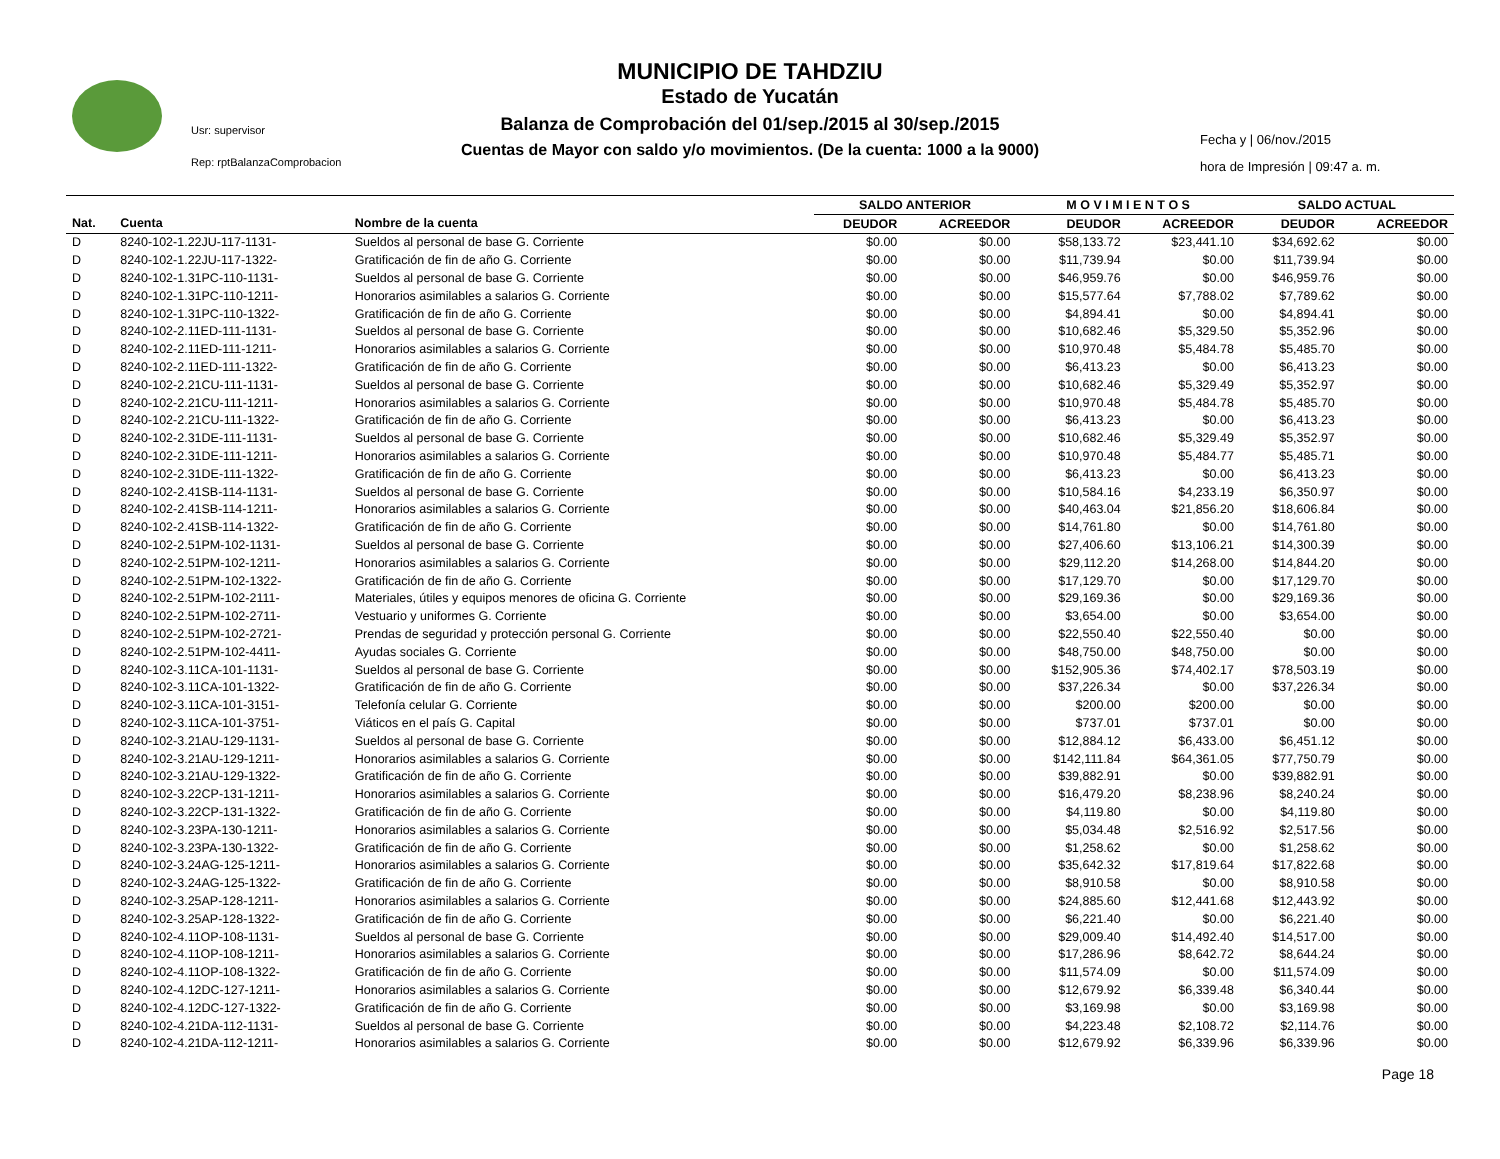Usr: supervisor
Rep: rptBalanzaComprobacion
MUNICIPIO DE TAHDZIU
Estado de Yucatán
Balanza de Comprobación del 01/sep./2015 al 30/sep./2015
Cuentas de Mayor con saldo y/o movimientos. (De la cuenta: 1000 a la 9000)
Fecha y | 06/nov./2015
hora de Impresión | 09:47 a. m.
| | | | SALDO ANTERIOR | | M O V I M I E N T O S | | SALDO ACTUAL | |
| --- | --- | --- | --- | --- | --- | --- | --- | --- |
| Nat. | Cuenta | Nombre de la cuenta | DEUDOR | ACREEDOR | DEUDOR | ACREEDOR | DEUDOR | ACREEDOR |
| D | 8240-102-1.22JU-117-1131- | Sueldos al personal de base G. Corriente | $0.00 | $0.00 | $58,133.72 | $23,441.10 | $34,692.62 | $0.00 |
| D | 8240-102-1.22JU-117-1322- | Gratificación de fin de año G. Corriente | $0.00 | $0.00 | $11,739.94 | $0.00 | $11,739.94 | $0.00 |
| D | 8240-102-1.31PC-110-1131- | Sueldos al personal de base G. Corriente | $0.00 | $0.00 | $46,959.76 | $0.00 | $46,959.76 | $0.00 |
| D | 8240-102-1.31PC-110-1211- | Honorarios asimilables a salarios G. Corriente | $0.00 | $0.00 | $15,577.64 | $7,788.02 | $7,789.62 | $0.00 |
| D | 8240-102-1.31PC-110-1322- | Gratificación de fin de año G. Corriente | $0.00 | $0.00 | $4,894.41 | $0.00 | $4,894.41 | $0.00 |
| D | 8240-102-2.11ED-111-1131- | Sueldos al personal de base G. Corriente | $0.00 | $0.00 | $10,682.46 | $5,329.50 | $5,352.96 | $0.00 |
| D | 8240-102-2.11ED-111-1211- | Honorarios asimilables a salarios G. Corriente | $0.00 | $0.00 | $10,970.48 | $5,484.78 | $5,485.70 | $0.00 |
| D | 8240-102-2.11ED-111-1322- | Gratificación de fin de año G. Corriente | $0.00 | $0.00 | $6,413.23 | $0.00 | $6,413.23 | $0.00 |
| D | 8240-102-2.21CU-111-1131- | Sueldos al personal de base G. Corriente | $0.00 | $0.00 | $10,682.46 | $5,329.49 | $5,352.97 | $0.00 |
| D | 8240-102-2.21CU-111-1211- | Honorarios asimilables a salarios G. Corriente | $0.00 | $0.00 | $10,970.48 | $5,484.78 | $5,485.70 | $0.00 |
| D | 8240-102-2.21CU-111-1322- | Gratificación de fin de año G. Corriente | $0.00 | $0.00 | $6,413.23 | $0.00 | $6,413.23 | $0.00 |
| D | 8240-102-2.31DE-111-1131- | Sueldos al personal de base G. Corriente | $0.00 | $0.00 | $10,682.46 | $5,329.49 | $5,352.97 | $0.00 |
| D | 8240-102-2.31DE-111-1211- | Honorarios asimilables a salarios G. Corriente | $0.00 | $0.00 | $10,970.48 | $5,484.77 | $5,485.71 | $0.00 |
| D | 8240-102-2.31DE-111-1322- | Gratificación de fin de año G. Corriente | $0.00 | $0.00 | $6,413.23 | $0.00 | $6,413.23 | $0.00 |
| D | 8240-102-2.41SB-114-1131- | Sueldos al personal de base G. Corriente | $0.00 | $0.00 | $10,584.16 | $4,233.19 | $6,350.97 | $0.00 |
| D | 8240-102-2.41SB-114-1211- | Honorarios asimilables a salarios G. Corriente | $0.00 | $0.00 | $40,463.04 | $21,856.20 | $18,606.84 | $0.00 |
| D | 8240-102-2.41SB-114-1322- | Gratificación de fin de año G. Corriente | $0.00 | $0.00 | $14,761.80 | $0.00 | $14,761.80 | $0.00 |
| D | 8240-102-2.51PM-102-1131- | Sueldos al personal de base G. Corriente | $0.00 | $0.00 | $27,406.60 | $13,106.21 | $14,300.39 | $0.00 |
| D | 8240-102-2.51PM-102-1211- | Honorarios asimilables a salarios G. Corriente | $0.00 | $0.00 | $29,112.20 | $14,268.00 | $14,844.20 | $0.00 |
| D | 8240-102-2.51PM-102-1322- | Gratificación de fin de año G. Corriente | $0.00 | $0.00 | $17,129.70 | $0.00 | $17,129.70 | $0.00 |
| D | 8240-102-2.51PM-102-2111- | Materiales, útiles y equipos menores de oficina G. Corriente | $0.00 | $0.00 | $29,169.36 | $0.00 | $29,169.36 | $0.00 |
| D | 8240-102-2.51PM-102-2711- | Vestuario y uniformes G. Corriente | $0.00 | $0.00 | $3,654.00 | $0.00 | $3,654.00 | $0.00 |
| D | 8240-102-2.51PM-102-2721- | Prendas de seguridad y protección personal G. Corriente | $0.00 | $0.00 | $22,550.40 | $22,550.40 | $0.00 | $0.00 |
| D | 8240-102-2.51PM-102-4411- | Ayudas sociales G. Corriente | $0.00 | $0.00 | $48,750.00 | $48,750.00 | $0.00 | $0.00 |
| D | 8240-102-3.11CA-101-1131- | Sueldos al personal de base G. Corriente | $0.00 | $0.00 | $152,905.36 | $74,402.17 | $78,503.19 | $0.00 |
| D | 8240-102-3.11CA-101-1322- | Gratificación de fin de año G. Corriente | $0.00 | $0.00 | $37,226.34 | $0.00 | $37,226.34 | $0.00 |
| D | 8240-102-3.11CA-101-3151- | Telefonía celular G. Corriente | $0.00 | $0.00 | $200.00 | $200.00 | $0.00 | $0.00 |
| D | 8240-102-3.11CA-101-3751- | Viáticos en el país G. Capital | $0.00 | $0.00 | $737.01 | $737.01 | $0.00 | $0.00 |
| D | 8240-102-3.21AU-129-1131- | Sueldos al personal de base G. Corriente | $0.00 | $0.00 | $12,884.12 | $6,433.00 | $6,451.12 | $0.00 |
| D | 8240-102-3.21AU-129-1211- | Honorarios asimilables a salarios G. Corriente | $0.00 | $0.00 | $142,111.84 | $64,361.05 | $77,750.79 | $0.00 |
| D | 8240-102-3.21AU-129-1322- | Gratificación de fin de año G. Corriente | $0.00 | $0.00 | $39,882.91 | $0.00 | $39,882.91 | $0.00 |
| D | 8240-102-3.22CP-131-1211- | Honorarios asimilables a salarios G. Corriente | $0.00 | $0.00 | $16,479.20 | $8,238.96 | $8,240.24 | $0.00 |
| D | 8240-102-3.22CP-131-1322- | Gratificación de fin de año G. Corriente | $0.00 | $0.00 | $4,119.80 | $0.00 | $4,119.80 | $0.00 |
| D | 8240-102-3.23PA-130-1211- | Honorarios asimilables a salarios G. Corriente | $0.00 | $0.00 | $5,034.48 | $2,516.92 | $2,517.56 | $0.00 |
| D | 8240-102-3.23PA-130-1322- | Gratificación de fin de año G. Corriente | $0.00 | $0.00 | $1,258.62 | $0.00 | $1,258.62 | $0.00 |
| D | 8240-102-3.24AG-125-1211- | Honorarios asimilables a salarios G. Corriente | $0.00 | $0.00 | $35,642.32 | $17,819.64 | $17,822.68 | $0.00 |
| D | 8240-102-3.24AG-125-1322- | Gratificación de fin de año G. Corriente | $0.00 | $0.00 | $8,910.58 | $0.00 | $8,910.58 | $0.00 |
| D | 8240-102-3.25AP-128-1211- | Honorarios asimilables a salarios G. Corriente | $0.00 | $0.00 | $24,885.60 | $12,441.68 | $12,443.92 | $0.00 |
| D | 8240-102-3.25AP-128-1322- | Gratificación de fin de año G. Corriente | $0.00 | $0.00 | $6,221.40 | $0.00 | $6,221.40 | $0.00 |
| D | 8240-102-4.11OP-108-1131- | Sueldos al personal de base G. Corriente | $0.00 | $0.00 | $29,009.40 | $14,492.40 | $14,517.00 | $0.00 |
| D | 8240-102-4.11OP-108-1211- | Honorarios asimilables a salarios G. Corriente | $0.00 | $0.00 | $17,286.96 | $8,642.72 | $8,644.24 | $0.00 |
| D | 8240-102-4.11OP-108-1322- | Gratificación de fin de año G. Corriente | $0.00 | $0.00 | $11,574.09 | $0.00 | $11,574.09 | $0.00 |
| D | 8240-102-4.12DC-127-1211- | Honorarios asimilables a salarios G. Corriente | $0.00 | $0.00 | $12,679.92 | $6,339.48 | $6,340.44 | $0.00 |
| D | 8240-102-4.12DC-127-1322- | Gratificación de fin de año G. Corriente | $0.00 | $0.00 | $3,169.98 | $0.00 | $3,169.98 | $0.00 |
| D | 8240-102-4.21DA-112-1131- | Sueldos al personal de base G. Corriente | $0.00 | $0.00 | $4,223.48 | $2,108.72 | $2,114.76 | $0.00 |
| D | 8240-102-4.21DA-112-1211- | Honorarios asimilables a salarios G. Corriente | $0.00 | $0.00 | $12,679.92 | $6,339.96 | $6,339.96 | $0.00 |
Page 18